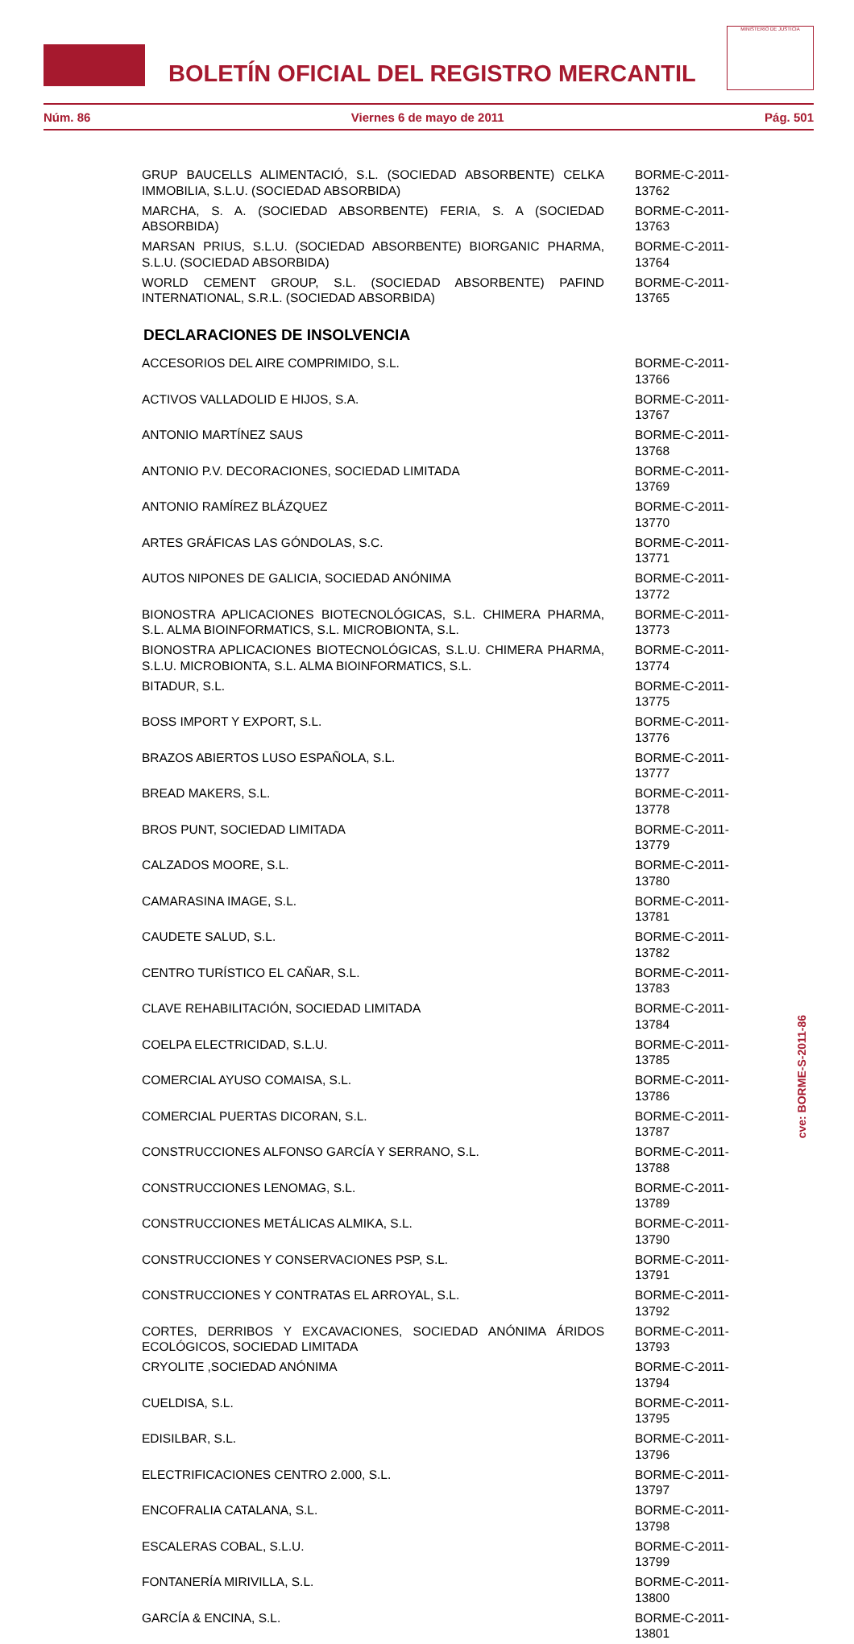BOLETÍN OFICIAL DEL REGISTRO MERCANTIL
MINISTERIO DE JUSTICIA
Núm. 86 Viernes 6 de mayo de 2011 Pág. 501
| GRUP BAUCELLS ALIMENTACIÓ, S.L. (SOCIEDAD ABSORBENTE) CELKA IMMOBILIA, S.L.U. (SOCIEDAD ABSORBIDA) | BORME-C-2011-13762 |
| MARCHA, S. A. (SOCIEDAD ABSORBENTE) FERIA, S. A (SOCIEDAD ABSORBIDA) | BORME-C-2011-13763 |
| MARSAN PRIUS, S.L.U. (SOCIEDAD ABSORBENTE) BIORGANIC PHARMA, S.L.U. (SOCIEDAD ABSORBIDA) | BORME-C-2011-13764 |
| WORLD CEMENT GROUP, S.L. (SOCIEDAD ABSORBENTE) PAFIND INTERNATIONAL, S.R.L. (SOCIEDAD ABSORBIDA) | BORME-C-2011-13765 |
DECLARACIONES DE INSOLVENCIA
| ACCESORIOS DEL AIRE COMPRIMIDO, S.L. | BORME-C-2011-13766 |
| ACTIVOS VALLADOLID E HIJOS, S.A. | BORME-C-2011-13767 |
| ANTONIO MARTÍNEZ SAUS | BORME-C-2011-13768 |
| ANTONIO P.V. DECORACIONES, SOCIEDAD LIMITADA | BORME-C-2011-13769 |
| ANTONIO RAMÍREZ BLÁZQUEZ | BORME-C-2011-13770 |
| ARTES GRÁFICAS LAS GÓNDOLAS, S.C. | BORME-C-2011-13771 |
| AUTOS NIPONES DE GALICIA, SOCIEDAD ANÓNIMA | BORME-C-2011-13772 |
| BIONOSTRA APLICACIONES BIOTECNOLÓGICAS, S.L. CHIMERA PHARMA, S.L. ALMA BIOINFORMATICS, S.L. MICROBIONTA, S.L. | BORME-C-2011-13773 |
| BIONOSTRA APLICACIONES BIOTECNOLÓGICAS, S.L.U. CHIMERA PHARMA, S.L.U. MICROBIONTA, S.L. ALMA BIOINFORMATICS, S.L. | BORME-C-2011-13774 |
| BITADUR, S.L. | BORME-C-2011-13775 |
| BOSS IMPORT Y EXPORT, S.L. | BORME-C-2011-13776 |
| BRAZOS ABIERTOS LUSO ESPAÑOLA, S.L. | BORME-C-2011-13777 |
| BREAD MAKERS, S.L. | BORME-C-2011-13778 |
| BROS PUNT, SOCIEDAD LIMITADA | BORME-C-2011-13779 |
| CALZADOS MOORE, S.L. | BORME-C-2011-13780 |
| CAMARASINA IMAGE, S.L. | BORME-C-2011-13781 |
| CAUDETE SALUD, S.L. | BORME-C-2011-13782 |
| CENTRO TURÍSTICO EL CAÑAR, S.L. | BORME-C-2011-13783 |
| CLAVE REHABILITACIÓN, SOCIEDAD LIMITADA | BORME-C-2011-13784 |
| COELPA ELECTRICIDAD, S.L.U. | BORME-C-2011-13785 |
| COMERCIAL AYUSO COMAISA, S.L. | BORME-C-2011-13786 |
| COMERCIAL PUERTAS DICORAN, S.L. | BORME-C-2011-13787 |
| CONSTRUCCIONES ALFONSO GARCÍA Y SERRANO, S.L. | BORME-C-2011-13788 |
| CONSTRUCCIONES LENOMAG, S.L. | BORME-C-2011-13789 |
| CONSTRUCCIONES METÁLICAS ALMIKA, S.L. | BORME-C-2011-13790 |
| CONSTRUCCIONES Y CONSERVACIONES PSP, S.L. | BORME-C-2011-13791 |
| CONSTRUCCIONES Y CONTRATAS EL ARROYAL, S.L. | BORME-C-2011-13792 |
| CORTES, DERRIBOS Y EXCAVACIONES, SOCIEDAD ANÓNIMA ÁRIDOS ECOLÓGICOS, SOCIEDAD LIMITADA | BORME-C-2011-13793 |
| CRYOLITE ,SOCIEDAD ANÓNIMA | BORME-C-2011-13794 |
| CUELDISA, S.L. | BORME-C-2011-13795 |
| EDISILBAR, S.L. | BORME-C-2011-13796 |
| ELECTRIFICACIONES CENTRO 2.000, S.L. | BORME-C-2011-13797 |
| ENCOFRALIA CATALANA, S.L. | BORME-C-2011-13798 |
| ESCALERAS COBAL, S.L.U. | BORME-C-2011-13799 |
| FONTANERÍA MIRIVILLA, S.L. | BORME-C-2011-13800 |
| GARCÍA & ENCINA, S.L. | BORME-C-2011-13801 |
cve: BORME-S-2011-86